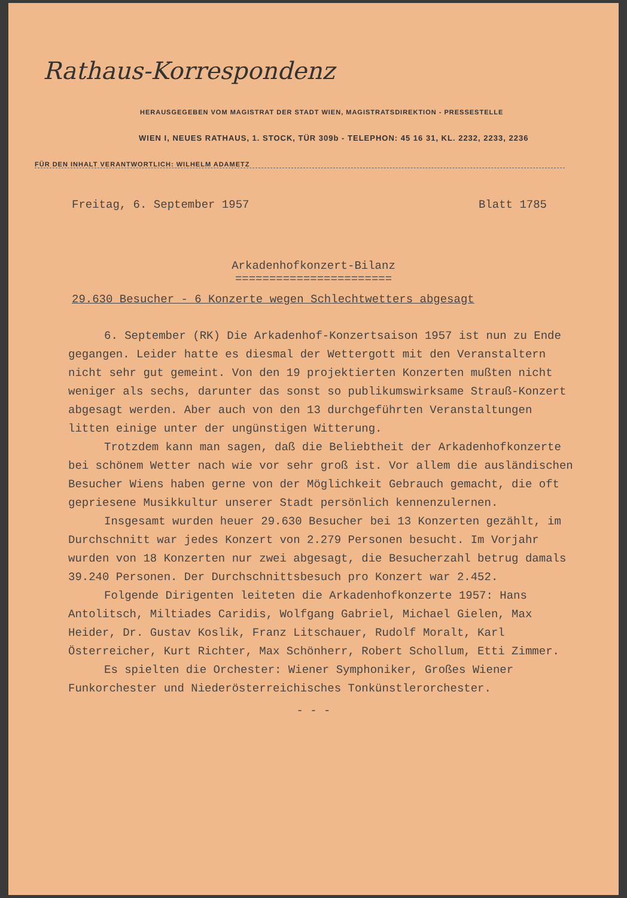Rathaus-Korrespondenz
HERAUSGEGEBEN VOM MAGISTRAT DER STADT WIEN, MAGISTRATSDIREKTION - PRESSESTELLE
WIEN I, NEUES RATHAUS, 1. STOCK, TÜR 309b - TELEPHON: 45 16 31, KL. 2232, 2233, 2236
FÜR DEN INHALT VERANTWORTLICH: WILHELM ADAMETZ
Freitag, 6. September 1957 Blatt 1785
Arkadenhofkonzert-Bilanz
=======================
29.630 Besucher - 6 Konzerte wegen Schlechtwetters abgesagt
6. September (RK) Die Arkadenhof-Konzertsaison 1957 ist nun zu Ende gegangen. Leider hatte es diesmal der Wettergott mit den Veranstaltern nicht sehr gut gemeint. Von den 19 projektierten Konzerten mußten nicht weniger als sechs, darunter das sonst so publikumswirksame Strauß-Konzert abgesagt werden. Aber auch von den 13 durchgeführten Veranstaltungen litten einige unter der ungünstigen Witterung.
Trotzdem kann man sagen, daß die Beliebtheit der Arkadenhofkonzerte bei schönem Wetter nach wie vor sehr groß ist. Vor allem die ausländischen Besucher Wiens haben gerne von der Möglichkeit Gebrauch gemacht, die oft gepriesene Musikkultur unserer Stadt persönlich kennenzulernen.
Insgesamt wurden heuer 29.630 Besucher bei 13 Konzerten gezählt, im Durchschnitt war jedes Konzert von 2.279 Personen besucht. Im Vorjahr wurden von 18 Konzerten nur zwei abgesagt, die Besucherzahl betrug damals 39.240 Personen. Der Durchschnittsbesuch pro Konzert war 2.452.
Folgende Dirigenten leiteten die Arkadenhofkonzerte 1957: Hans Antolitsch, Miltiades Caridis, Wolfgang Gabriel, Michael Gielen, Max Heider, Dr. Gustav Koslik, Franz Litschauer, Rudolf Moralt, Karl Österreicher, Kurt Richter, Max Schönherr, Robert Schollum, Etti Zimmer.
Es spielten die Orchester: Wiener Symphoniker, Großes Wiener Funkorchester und Niederösterreichisches Tonkünstlerorchester.
- - -